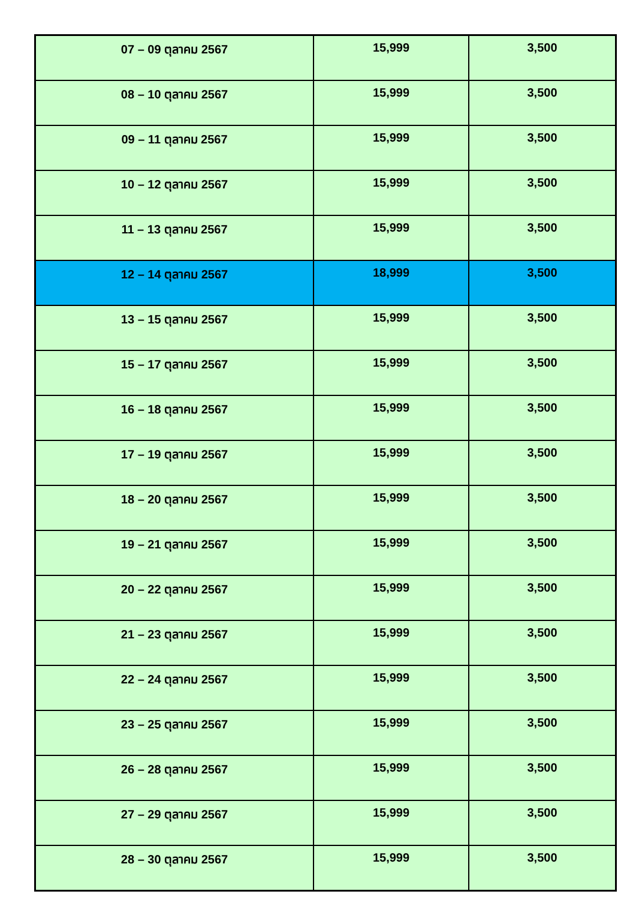| 07 – 09 ตุลาคม 2567 | 15,999 | 3,500 |
| 08 – 10 ตุลาคม 2567 | 15,999 | 3,500 |
| 09 – 11 ตุลาคม 2567 | 15,999 | 3,500 |
| 10 – 12 ตุลาคม 2567 | 15,999 | 3,500 |
| 11 – 13 ตุลาคม 2567 | 15,999 | 3,500 |
| 12 – 14 ตุลาคม 2567 | 18,999 | 3,500 |
| 13 – 15 ตุลาคม 2567 | 15,999 | 3,500 |
| 15 – 17 ตุลาคม 2567 | 15,999 | 3,500 |
| 16 – 18 ตุลาคม 2567 | 15,999 | 3,500 |
| 17 – 19 ตุลาคม 2567 | 15,999 | 3,500 |
| 18 – 20 ตุลาคม 2567 | 15,999 | 3,500 |
| 19 – 21 ตุลาคม 2567 | 15,999 | 3,500 |
| 20 – 22 ตุลาคม 2567 | 15,999 | 3,500 |
| 21 – 23 ตุลาคม 2567 | 15,999 | 3,500 |
| 22 – 24 ตุลาคม 2567 | 15,999 | 3,500 |
| 23 – 25 ตุลาคม 2567 | 15,999 | 3,500 |
| 26 – 28 ตุลาคม 2567 | 15,999 | 3,500 |
| 27 – 29 ตุลาคม 2567 | 15,999 | 3,500 |
| 28 – 30 ตุลาคม 2567 | 15,999 | 3,500 |